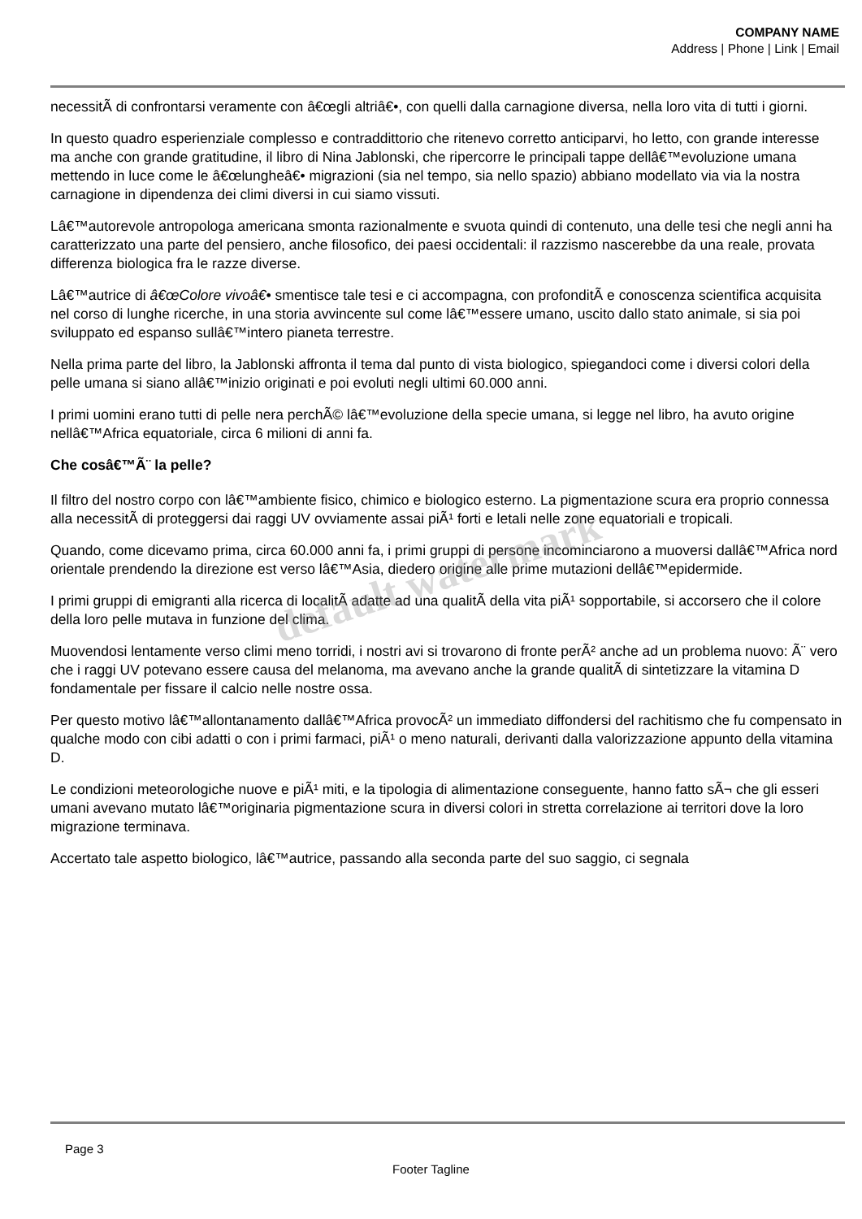COMPANY NAME
Address | Phone | Link | Email
necessitÃ di confrontarsi veramente con â€œgli altriâ€•, con quelli dalla carnagione diversa, nella loro vita di tutti i giorni.
In questo quadro esperienziale complesso e contraddittorio che ritenevo corretto anticiparvi, ho letto, con grande interesse ma anche con grande gratitudine, il libro di Nina Jablonski, che ripercorre le principali tappe dellâ€™evoluzione umana mettendo in luce come le â€œlungheâ€• migrazioni (sia nel tempo, sia nello spazio) abbiano modellato via via la nostra carnagione in dipendenza dei climi diversi in cui siamo vissuti.
Lâ€™autorevole antropologa americana smonta razionalmente e svuota quindi di contenuto, una delle tesi che negli anni ha caratterizzato una parte del pensiero, anche filosofico, dei paesi occidentali: il razzismo nascerebbe da una reale, provata differenza biologica fra le razze diverse.
Lâ€™autrice di â€œColore vivoâ€• smentisce tale tesi e ci accompagna, con profonditÃ e conoscenza scientifica acquisita nel corso di lunghe ricerche, in una storia avvincente sul come lâ€™essere umano, uscito dallo stato animale, si sia poi sviluppato ed espanso sullâ€™intero pianeta terrestre.
Nella prima parte del libro, la Jablonski affronta il tema dal punto di vista biologico, spiegandoci come i diversi colori della pelle umana si siano allâ€™inizio originati e poi evoluti negli ultimi 60.000 anni.
I primi uomini erano tutti di pelle nera perchÃ© lâ€™evoluzione della specie umana, si legge nel libro, ha avuto origine nellâ€™Africa equatoriale, circa 6 milioni di anni fa.
Che cosâ€™Ã¨ la pelle?
Il filtro del nostro corpo con lâ€™ambiente fisico, chimico e biologico esterno. La pigmentazione scura era proprio connessa alla necessitÃ di proteggersi dai raggi UV ovviamente assai piÃ¹ forti e letali nelle zone equatoriali e tropicali.
Quando, come dicevamo prima, circa 60.000 anni fa, i primi gruppi di persone incominciarono a muoversi dallâ€™Africa nord orientale prendendo la direzione est verso lâ€™Asia, diedero origine alle prime mutazioni dellâ€™epidermide.
I primi gruppi di emigranti alla ricerca di localitÃ adatte ad una qualitÃ della vita piÃ¹ sopportabile, si accorsero che il colore della loro pelle mutava in funzione del clima.
Muovendosi lentamente verso climi meno torridi, i nostri avi si trovarono di fronte perÃ² anche ad un problema nuovo: Ã¨ vero che i raggi UV potevano essere causa del melanoma, ma avevano anche la grande qualitÃ di sintetizzare la vitamina D fondamentale per fissare il calcio nelle nostre ossa.
Per questo motivo lâ€™allontanamento dallâ€™Africa provocÃ² un immediato diffondersi del rachitismo che fu compensato in qualche modo con cibi adatti o con i primi farmaci, piÃ¹ o meno naturali, derivanti dalla valorizzazione appunto della vitamina D.
Le condizioni meteorologiche nuove e piÃ¹ miti, e la tipologia di alimentazione conseguente, hanno fatto sÃ¬ che gli esseri umani avevano mutato lâ€™originaria pigmentazione scura in diversi colori in stretta correlazione ai territori dove la loro migrazione terminava.
Accertato tale aspetto biologico, lâ€™autrice, passando alla seconda parte del suo saggio, ci segnala
default watermark
Page 3
Footer Tagline